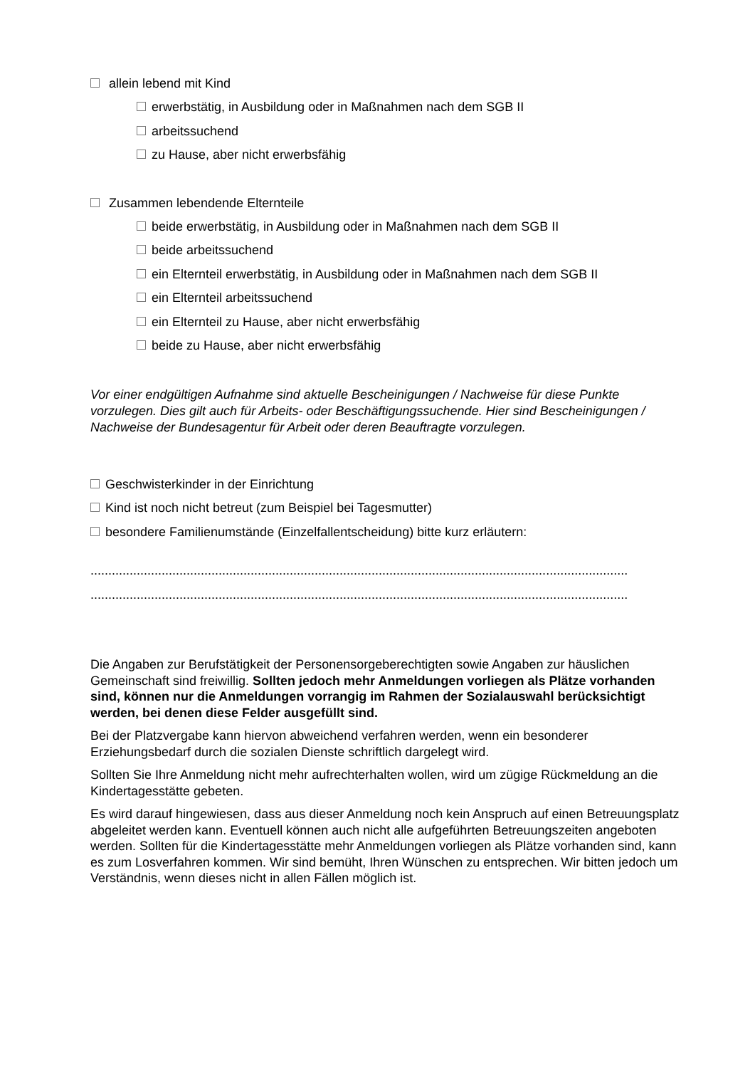allein lebend mit Kind
erwerbstätig, in Ausbildung oder in Maßnahmen nach dem SGB II
arbeitssuchend
zu Hause, aber nicht erwerbsfähig
Zusammen lebendende Elternteile
beide erwerbstätig, in Ausbildung oder in Maßnahmen nach dem SGB II
beide arbeitssuchend
ein Elternteil erwerbstätig, in Ausbildung oder in Maßnahmen nach dem SGB II
ein Elternteil arbeitssuchend
ein Elternteil zu Hause, aber nicht erwerbsfähig
beide zu Hause, aber nicht erwerbsfähig
Vor einer endgültigen Aufnahme sind aktuelle Bescheinigungen / Nachweise für diese Punkte vorzulegen. Dies gilt auch für Arbeits- oder Beschäftigungssuchende. Hier sind Bescheinigungen / Nachweise der Bundesagentur für Arbeit oder deren Beauftragte vorzulegen.
Geschwisterkinder in der Einrichtung
Kind ist noch nicht betreut (zum Beispiel bei Tagesmutter)
besondere Familienumstände (Einzelfallentscheidung) bitte kurz erläutern:
.......................................................................................................................................................
.......................................................................................................................................................
Die Angaben zur Berufstätigkeit der Personensorgeberechtigten sowie Angaben zur häuslichen Gemeinschaft sind freiwillig. Sollten jedoch mehr Anmeldungen vorliegen als Plätze vorhanden sind, können nur die Anmeldungen vorrangig im Rahmen der Sozialauswahl berücksichtigt werden, bei denen diese Felder ausgefüllt sind.
Bei der Platzvergabe kann hiervon abweichend verfahren werden, wenn ein besonderer Erziehungsbedarf durch die sozialen Dienste schriftlich dargelegt wird.
Sollten Sie Ihre Anmeldung nicht mehr aufrechterhalten wollen, wird um zügige Rückmeldung an die Kindertagesstätte gebeten.
Es wird darauf hingewiesen, dass aus dieser Anmeldung noch kein Anspruch auf einen Betreuungsplatz abgeleitet werden kann. Eventuell können auch nicht alle aufgeführten Betreuungszeiten angeboten werden. Sollten für die Kindertagesstätte mehr Anmeldungen vorliegen als Plätze vorhanden sind, kann es zum Losverfahren kommen. Wir sind bemüht, Ihren Wünschen zu entsprechen. Wir bitten jedoch um Verständnis, wenn dieses nicht in allen Fällen möglich ist.